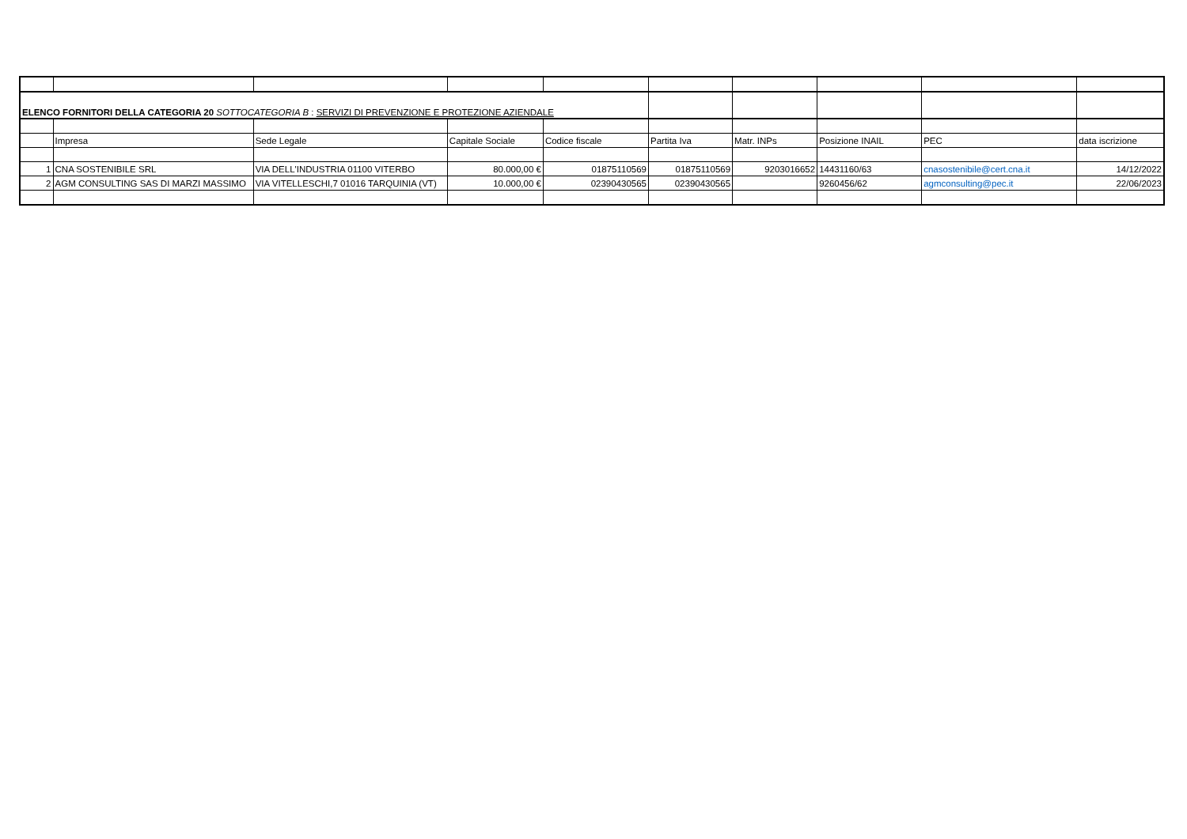| ELENCO FORNITORI DELLA CATEGORIA 20 SOTTOCATEGORIA B : SERVIZI DI PREVENZIONE E PROTEZIONE AZIENDALE | | | | | | | | | |
| | Impresa | Sede Legale | Capitale Sociale | Codice fiscale | Partita Iva | Matr. INPs | Posizione INAIL | PEC | data iscrizione |
| 1 | CNA SOSTENIBILE SRL | VIA DELL'INDUSTRIA 01100 VITERBO | 80.000,00 € | 01875110569 | 01875110569 | 9203016652 | 14431160/63 | cnasostenibile@cert.cna.it | 14/12/2022 |
| 2 | AGM CONSULTING SAS DI MARZI MASSIMO | VIA VITELLESCHI,7 01016 TARQUINIA (VT) | 10.000,00 € | 02390430565 | 02390430565 | | 9260456/62 | agmconsulting@pec.it | 22/06/2023 |